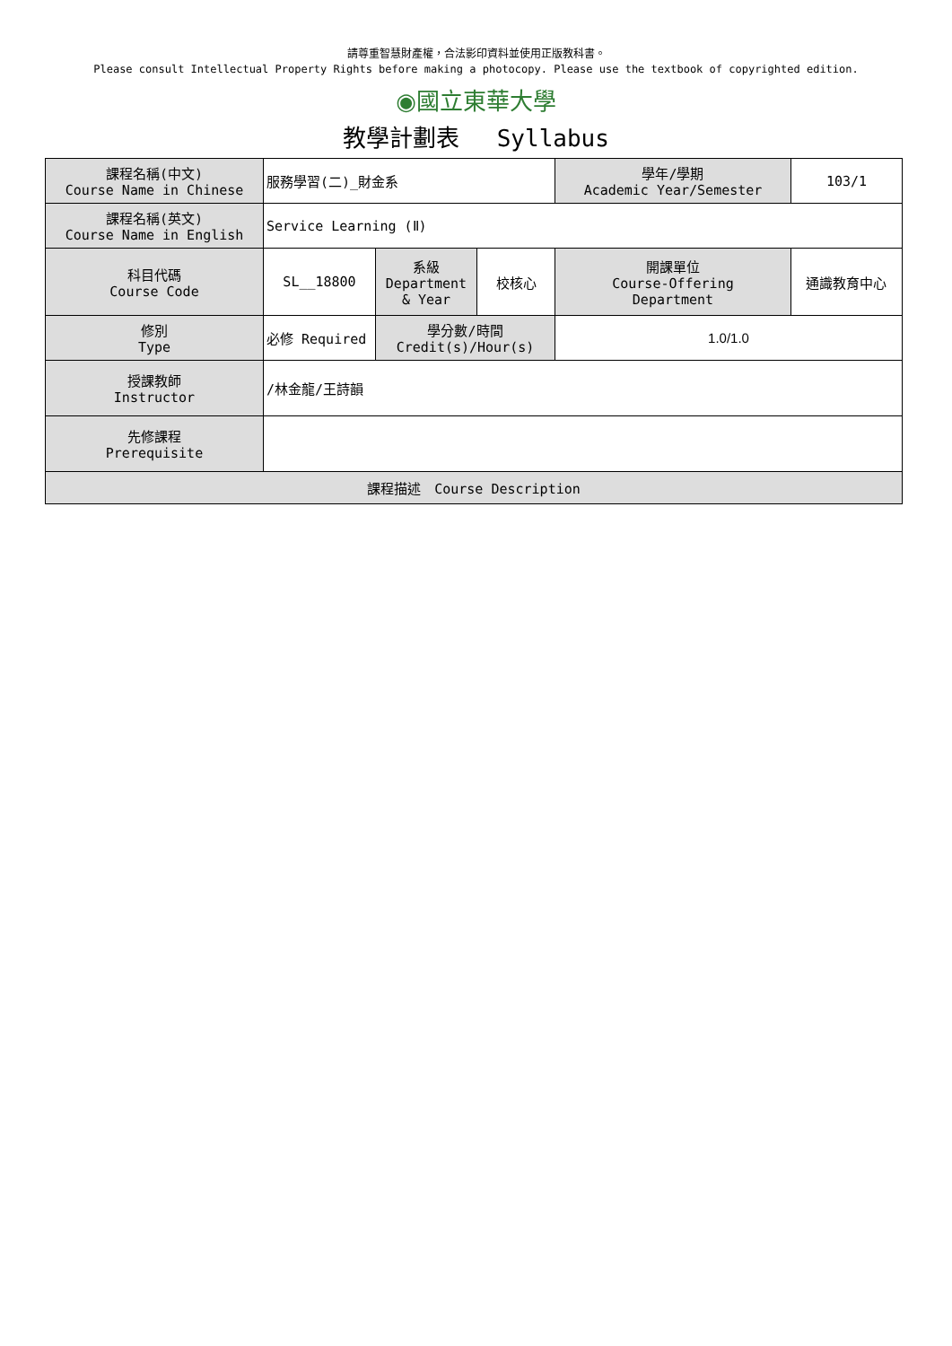請尊重智慧財產權，合法影印資料並使用正版教科書。
Please consult Intellectual Property Rights before making a photocopy. Please use the textbook of copyrighted edition.
◉國立東華大學
教學計劃表　 Syllabus
| 課程名稱(中文) Course Name in Chinese | 服務學習(二)_財金系 | | | 學年/學期 Academic Year/Semester | 103/1 |
| 課程名稱(英文) Course Name in English | Service Learning (Ⅱ) | | | | |
| 科目代碼 Course Code | SL__18800 | 系級 Department & Year | 校核心 | 開課單位 Course-Offering Department | 通識教育中心 |
| 修別 Type | 必修 Required | 學分數/時間 Credit(s)/Hour(s) | | 1.0/1.0 | |
| 授課教師 Instructor | /林金龍/王詩韻 | | | | |
| 先修課程 Prerequisite | | | | | |
| 課程描述 Course Description | | | | | |